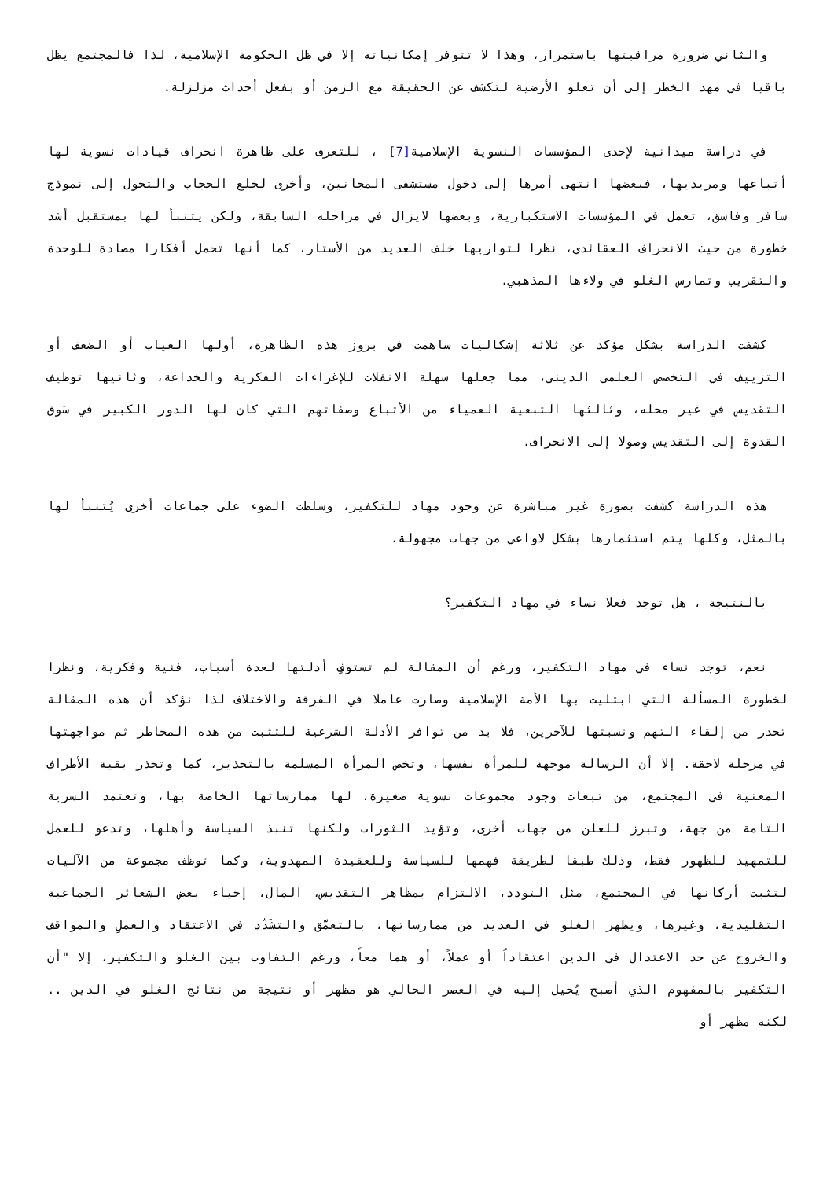والثاني ضرورة مراقبتها باستمرار، وهذا لا تتوفر إمكانياته إلا في ظل الحكومة الإسلامية، لذا فالمجتمع يظل باقيا في مهد الخطر إلى أن تعلو الأرضية لتكشف عن الحقيقة مع الزمن أو بفعل أحداث مزلزلة.
في دراسة ميدانية لإحدى المؤسسات النسوية الإسلامية[7] ، للتعرف على ظاهرة انحراف قيادات نسوية لها أتباعها ومريديها، فبعضها انتهى أمرها إلى دخول مستشفى المجانين، وأخرى لخلع الحجاب والتحول إلى نموذج سافر وفاسق، تعمل في المؤسسات الاستكبارية، وبعضها لايزال في مراحله السابقة، ولكن يتنبأ لها بمستقبل أشد خطورة من حيث الانحراف العقائدي، نظرا لتواريها خلف العديد من الأستار، كما أنها تحمل أفكارا مضادة للوحدة والتقريب وتمارس الغلو في ولاءها المذهبي.
كشفت الدراسة بشكل مؤكد عن ثلاثة إشكاليات ساهمت في بروز هذه الظاهرة، أولها الغياب أو الضعف أو التزييف في التخصص العلمي الديني، مما جعلها سهلة الانفلات للإغراءات الفكرية والخداعة، وثانيها توظيف التقديس في غير محله، وثالثها التبعية العمياء من الأتباع وصفاتهم التي كان لها الدور الكبير في سَوق القدوة إلى التقديس وصولا إلى الانحراف.
هذه الدراسة كشفت بصورة غير مباشرة عن وجود مهاد للتكفير، وسلطت الضوء على جماعات أخرى يُتنبأ لها بالمثل، وكلها يتم استثمارها بشكل لاواعي من جهات مجهولة.
بالنتيجة ، هل توجد فعلا نساء في مهاد التكفير؟
نعم، توجد نساء في مهاد التكفير، ورغم أن المقالة لم تستوفِ أدلتها لعدة أسباب، فنية وفكرية، ونظرا لخطورة المسألة التي ابتليت بها الأمة الإسلامية وصارت عاملا في الفرقة والاختلاف لذا نؤكد أن هذه المقالة تحذر من إلقاء التهم ونسبتها للآخرين، فلا بد من توافر الأدلة الشرعية للتثبت من هذه المخاطر ثم مواجهتها في مرحلة لاحقة. إلا أن الرسالة موجهة للمرأة نفسها، وتخص المرأة المسلمة بالتحذير، كما وتحذر بقية الأطراف المعنية في المجتمع، من تبعات وجود مجموعات نسوية صغيرة، لها ممارساتها الخاصة بها، وتعتمد السرية التامة من جهة، وتبرز للعلن من جهات أخرى، وتؤيد الثورات ولكنها تنبذ السياسة وأهلها، وتدعو للعمل للتمهيد للظهور فقط، وذلك طبقا لطريقة فهمها للسياسة وللعقيدة المهدوية، وكما توظف مجموعة من الآليات لتثبت أركانها في المجتمع، مثل التودد، الالتزام بمظاهر التقديس، المال، إحياء بعض الشعائر الجماعية التقليدية، وغيرها، ويظهر الغلو في العديد من ممارساتها، بالتعمّق والتشَدّد في الاعتقاد والعملِ والمواقف والخروج عن حد الاعتدال في الدين اعتقاداً أو عملاً، أو هما معاً، ورغم التفاوت بين الغلو والتكفير، إلا "أن التكفير بالمفهوم الذي أصبح يُحيل إليه في العصر الحالي هو مظهر أو نتيجة من نتائج الغلو في الدين .. لكنه مظهر أو